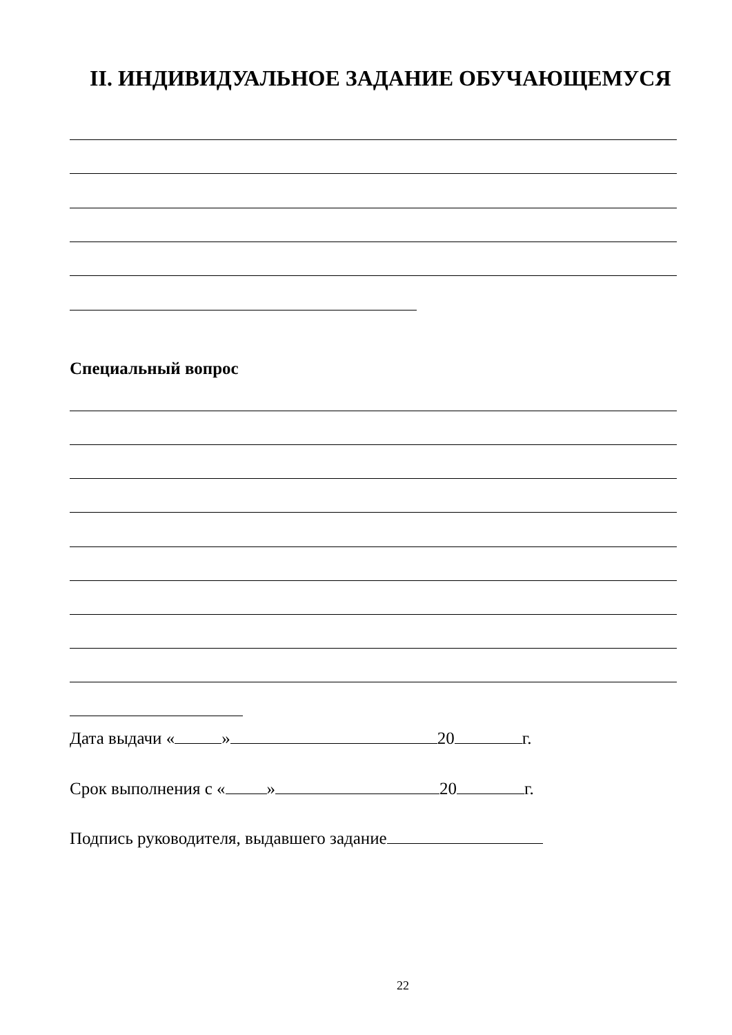II. ИНДИВИДУАЛЬНОЕ ЗАДАНИЕ ОБУЧАЮЩЕМУСЯ
Специальный вопрос
Дата выдачи « » 20 г.
Срок выполнения с « » 20 г.
Подпись руководителя, выдавшего задание
22